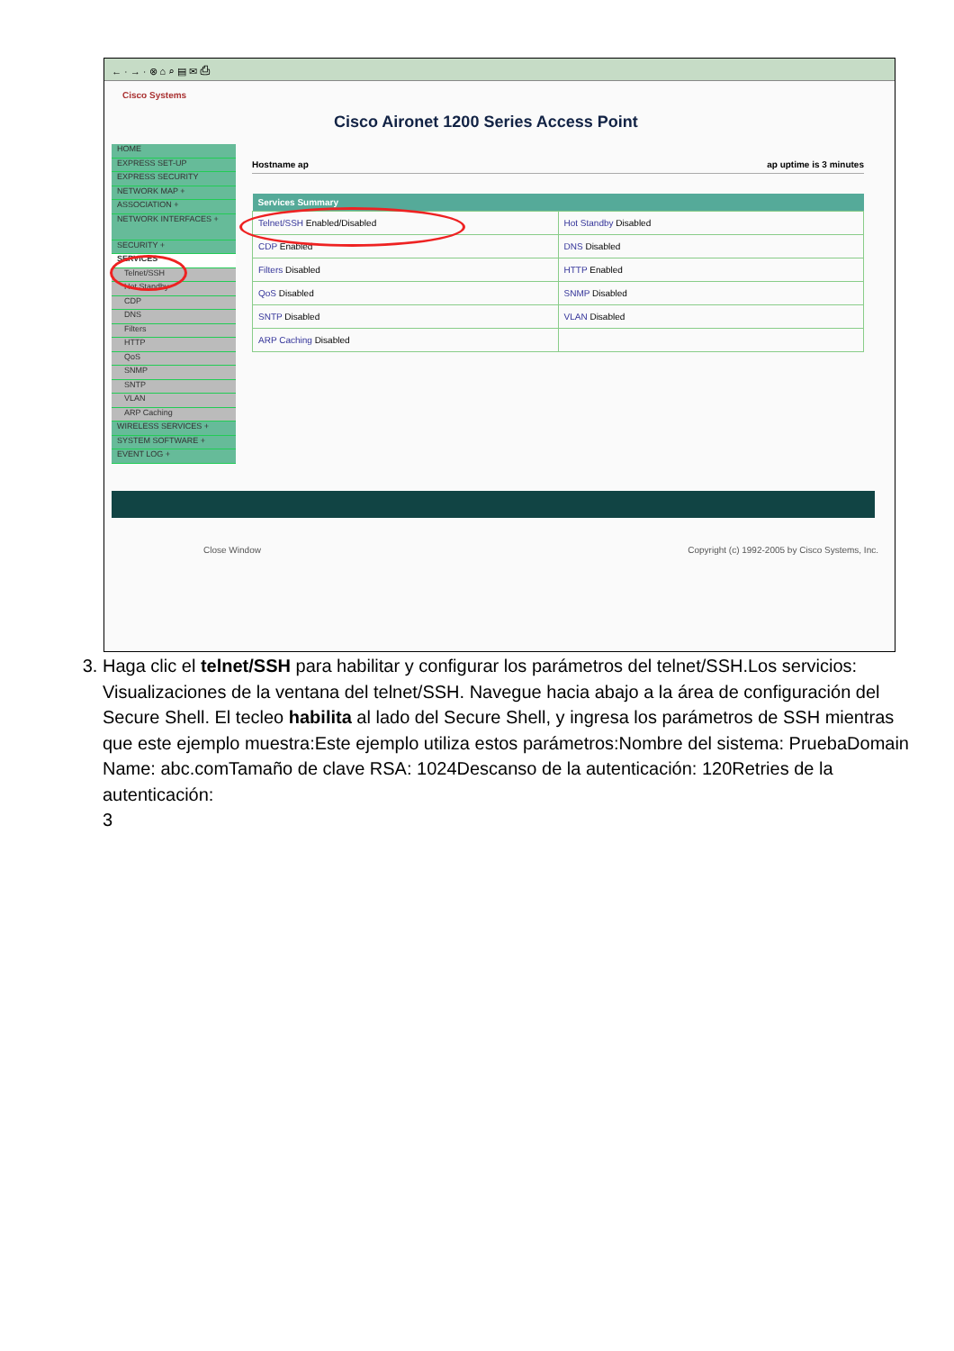← · → · ⊗ ⌂ ⌕ ▤ ✉ ⎙
Cisco Systems
Cisco Aironet 1200 Series Access Point
HOME
EXPRESS SET-UP
EXPRESS SECURITY
NETWORK MAP +
ASSOCIATION +
NETWORK INTERFACES +
SECURITY +
SERVICES
Telnet/SSH
Hot Standby
CDP
DNS
Filters
HTTP
QoS
SNMP
SNTP
VLAN
ARP Caching
WIRELESS SERVICES +
SYSTEM SOFTWARE +
EVENT LOG +
Hostname ap ap uptime is 3 minutes
| Services Summary | |
| --- | --- |
| Telnet/SSH Enabled/Disabled | Hot Standby Disabled |
| CDP Enabled | DNS Disabled |
| Filters Disabled | HTTP Enabled |
| QoS Disabled | SNMP Disabled |
| SNTP Disabled | VLAN Disabled |
| ARP Caching Disabled | |
Close Window Copyright (c) 1992-2005 by Cisco Systems, Inc.
3. Haga clic el telnet/SSH para habilitar y configurar los parámetros del telnet/SSH.Los servicios: Visualizaciones de la ventana del telnet/SSH. Navegue hacia abajo a la área de configuración del Secure Shell. El tecleo habilita al lado del Secure Shell, y ingresa los parámetros de SSH mientras que este ejemplo muestra:Este ejemplo utiliza estos parámetros:Nombre del sistema: PruebaDomain Name: abc.comTamaño de clave RSA: 1024Descanso de la autenticación: 120Retries de la autenticación:
3